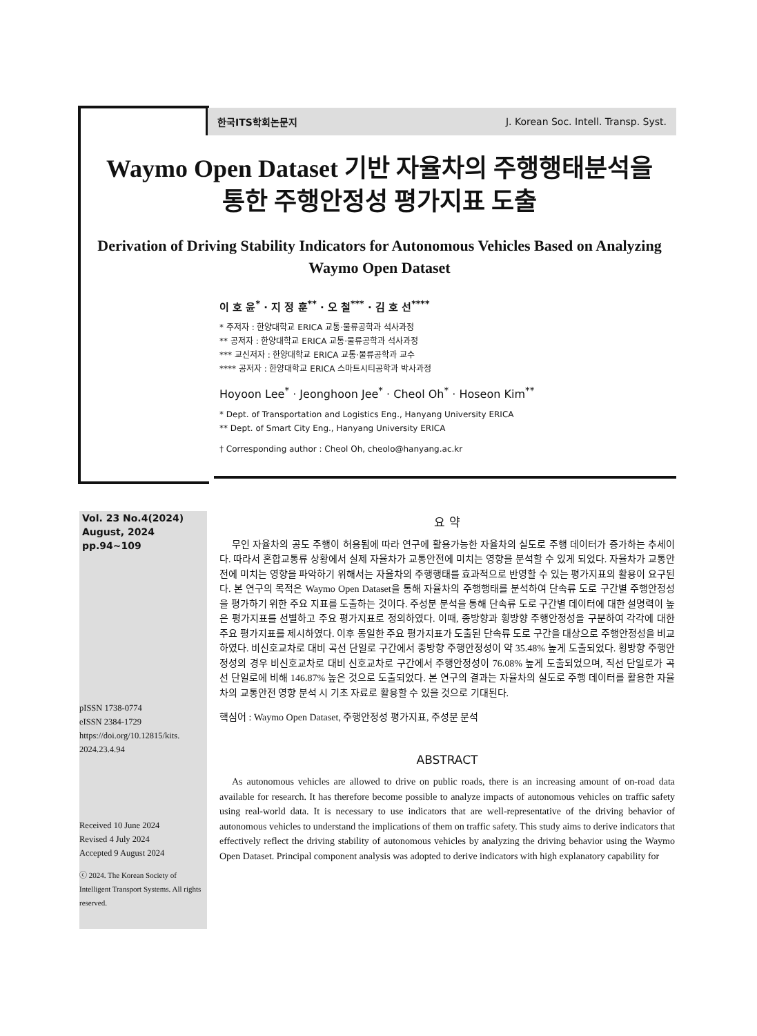한국ITS학회논문지 J. Korean Soc. Intell. Transp. Syst.
Waymo Open Dataset 기반 자율차의 주행행태분석을
통한 주행안정성 평가지표 도출
Derivation of Driving Stability Indicators for Autonomous Vehicles Based on Analyzing Waymo Open Dataset
이 호 윤<sup>*</sup> · 지 정 훈<sup>**</sup> · 오 철<sup>***</sup> · 김 호 선<sup>****</sup>
* 주저자 : 한양대학교 ERICA 교통·물류공학과 석사과정
** 공저자 : 한양대학교 ERICA 교통·물류공학과 석사과정
*** 교신저자 : 한양대학교 ERICA 교통·물류공학과 교수
**** 공저자 : 한양대학교 ERICA 스마트시티공학과 박사과정
Hoyoon Lee<sup>*</sup> · Jeonghoon Jee<sup>*</sup> · Cheol Oh<sup>*</sup> · Hoseon Kim<sup>**</sup>
* Dept. of Transportation and Logistics Eng., Hanyang University ERICA
** Dept. of Smart City Eng., Hanyang University ERICA
† Corresponding author : Cheol Oh, cheolo@hanyang.ac.kr
Vol. 23 No.4(2024)
August, 2024
pp.94~109
pISSN 1738-0774
eISSN 2384-1729
https://doi.org/10.12815/kits.
2024.23.4.94
Received 10 June 2024
Revised 4 July 2024
Accepted 9 August 2024
ⓒ 2024. The Korean Society of Intelligent Transport Systems. All rights reserved.
요 약
무인 자율차의 공도 주행이 허용됨에 따라 연구에 활용가능한 자율차의 실도로 주행 데이터가 증가하는 추세이다. 따라서 혼합교통류 상황에서 실제 자율차가 교통안전에 미치는 영향을 분석할 수 있게 되었다. 자율차가 교통안전에 미치는 영향을 파악하기 위해서는 자율차의 주행행태를 효과적으로 반영할 수 있는 평가지표의 활용이 요구된다. 본 연구의 목적은 Waymo Open Dataset을 통해 자율차의 주행행태를 분석하여 단속류 도로 구간별 주행안정성을 평가하기 위한 주요 지표를 도출하는 것이다. 주성분 분석을 통해 단속류 도로 구간별 데이터에 대한 설명력이 높은 평가지표를 선별하고 주요 평가지표로 정의하였다. 이때, 종방향과 횡방향 주행안정성을 구분하여 각각에 대한 주요 평가지표를 제시하였다. 이후 동일한 주요 평가지표가 도출된 단속류 도로 구간을 대상으로 주행안정성을 비교하였다. 비신호교차로 대비 곡선 단일로 구간에서 종방향 주행안정성이 약 35.48% 높게 도출되었다. 횡방향 주행안정성의 경우 비신호교차로 대비 신호교차로 구간에서 주행안정성이 76.08% 높게 도출되었으며, 직선 단일로가 곡선 단일로에 비해 146.87% 높은 것으로 도출되었다. 본 연구의 결과는 자율차의 실도로 주행 데이터를 활용한 자율차의 교통안전 영향 분석 시 기초 자료로 활용할 수 있을 것으로 기대된다.
핵심어 : Waymo Open Dataset, 주행안정성 평가지표, 주성분 분석
ABSTRACT
As autonomous vehicles are allowed to drive on public roads, there is an increasing amount of on-road data available for research. It has therefore become possible to analyze impacts of autonomous vehicles on traffic safety using real-world data. It is necessary to use indicators that are well-representative of the driving behavior of autonomous vehicles to understand the implications of them on traffic safety. This study aims to derive indicators that effectively reflect the driving stability of autonomous vehicles by analyzing the driving behavior using the Waymo Open Dataset. Principal component analysis was adopted to derive indicators with high explanatory capability for